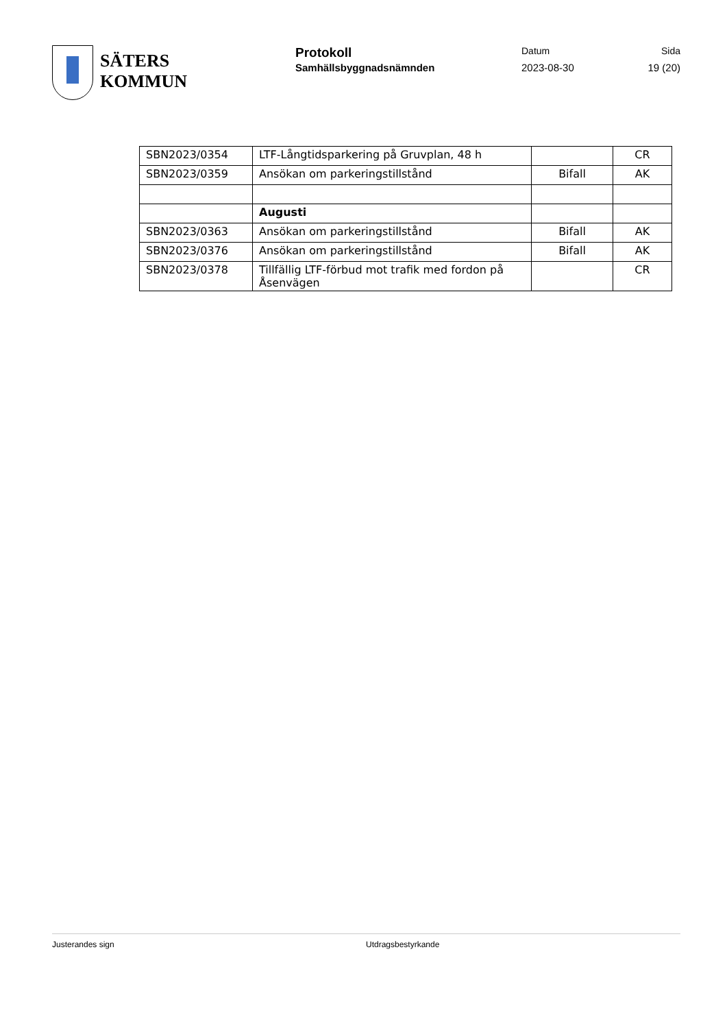SÄTERS
KOMMUN
Protokoll
Samhällsbyggnadsnämnden
Datum
2023-08-30
Sida
19 (20)
| SBN2023/0354 | LTF-Långtidsparkering på Gruvplan, 48 h | | CR |
| SBN2023/0359 | Ansökan om parkeringstillstånd | Bifall | AK |
| | Augusti | | |
| SBN2023/0363 | Ansökan om parkeringstillstånd | Bifall | AK |
| SBN2023/0376 | Ansökan om parkeringstillstånd | Bifall | AK |
| SBN2023/0378 | Tillfällig LTF-förbud mot trafik med fordon på Åsenvägen | | CR |
Justerandes sign Utdragsbestyrkande